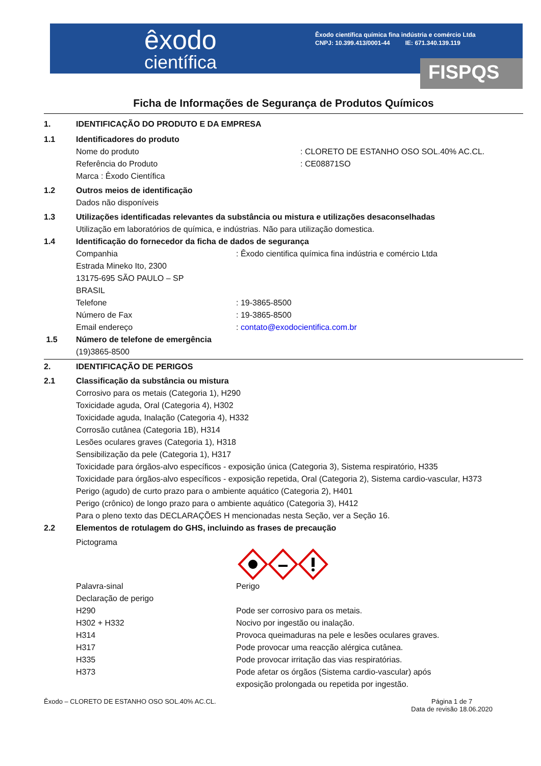êxodo
científica
Êxodo científica química fina indústria e comércio Ltda
CNPJ: 10.399.413/0001-44 IE: 671.340.139.119
FISPQS
Ficha de Informações de Segurança de Produtos Químicos
1. IDENTIFICAÇÃO DO PRODUTO E DA EMPRESA
1.1 Identificadores do produto
Nome do produto : CLORETO DE ESTANHO OSO SOL.40% AC.CL.
Referência do Produto : CE08871SO
Marca : Êxodo Científica
1.2 Outros meios de identificação
Dados não disponíveis
1.3 Utilizações identificadas relevantes da substância ou mistura e utilizações desaconselhadas
Utilização em laboratórios de química, e indústrias. Não para utilização domestica.
1.4 Identificação do fornecedor da ficha de dados de segurança
Companhia : Êxodo cientifica química fina indústria e comércio Ltda
Estrada Mineko Ito, 2300
13175-695 SÃO PAULO – SP
BRASIL
Telefone : 19-3865-8500
Número de Fax : 19-3865-8500
Email endereço : contato@exodocientifica.com.br
1.5 Número de telefone de emergência
(19)3865-8500
2. IDENTIFICAÇÃO DE PERIGOS
2.1 Classificação da substância ou mistura
Corrosivo para os metais (Categoria 1), H290
Toxicidade aguda, Oral (Categoria 4), H302
Toxicidade aguda, Inalação (Categoria 4), H332
Corrosão cutânea (Categoria 1B), H314
Lesões oculares graves (Categoria 1), H318
Sensibilização da pele (Categoria 1), H317
Toxicidade para órgãos-alvo específicos - exposição única (Categoria 3), Sistema respiratório, H335
Toxicidade para órgãos-alvo específicos - exposição repetida, Oral (Categoria 2), Sistema cardio-vascular, H373
Perigo (agudo) de curto prazo para o ambiente aquático (Categoria 2), H401
Perigo (crônico) de longo prazo para o ambiente aquático (Categoria 3), H412
Para o pleno texto das DECLARAÇÕES H mencionadas nesta Seção, ver a Seção 16.
2.2 Elementos de rotulagem do GHS, incluindo as frases de precaução
Pictograma
Palavra-sinal Perigo
Declaração de perigo
H290 Pode ser corrosivo para os metais.
H302 + H332 Nocivo por ingestão ou inalação.
H314 Provoca queimaduras na pele e lesões oculares graves.
H317 Pode provocar uma reacção alérgica cutânea.
H335 Pode provocar irritação das vias respiratórias.
H373 Pode afetar os órgãos (Sistema cardio-vascular) após
exposição prolongada ou repetida por ingestão.
Êxodo – CLORETO DE ESTANHO OSO SOL.40% AC.CL.
Página 1 de 7
Data de revisão 18.06.2020